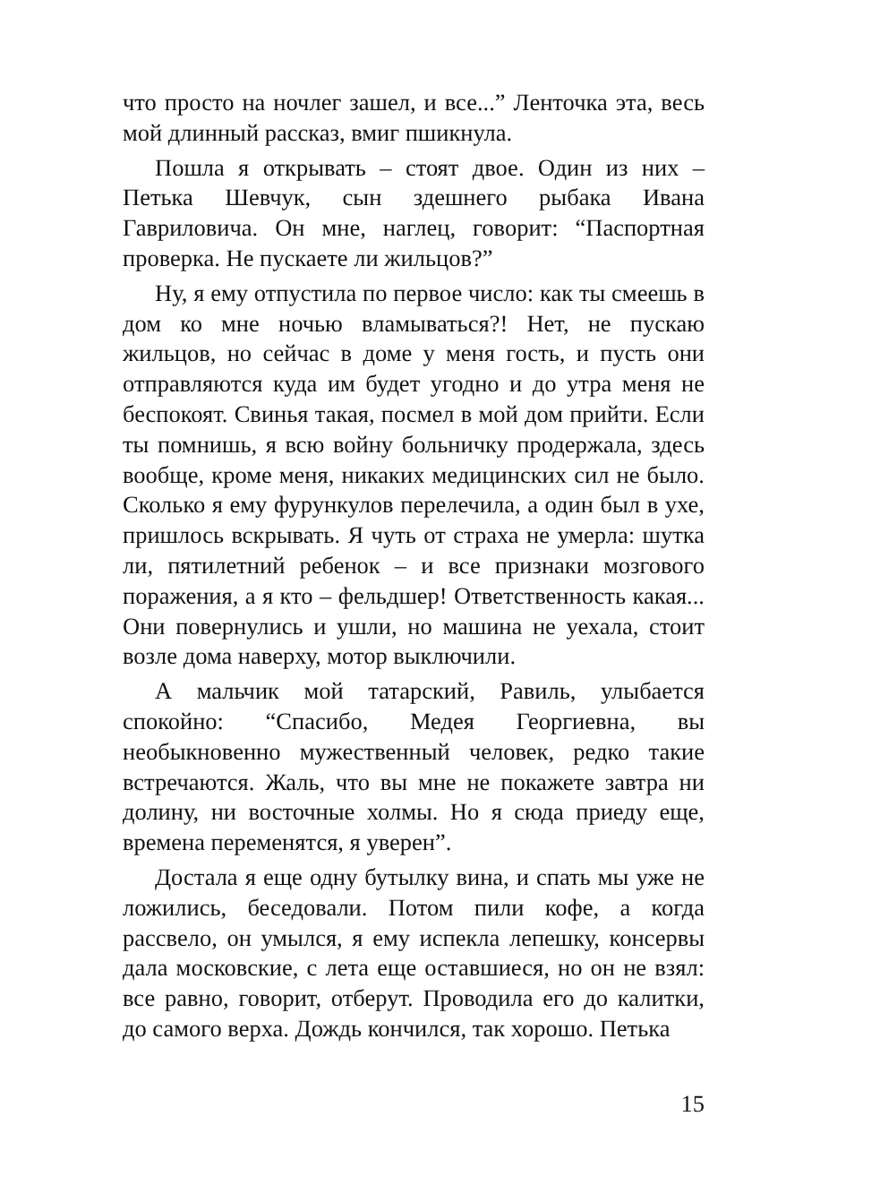что просто на ночлег зашел, и все...” Ленточка эта, весь мой длинный рассказ, вмиг пшикнула.
Пошла я открывать – стоят двое. Один из них – Петька Шевчук, сын здешнего рыбака Ивана Гавриловича. Он мне, наглец, говорит: “Паспортная проверка. Не пускаете ли жильцов?”
Ну, я ему отпустила по первое число: как ты смеешь в дом ко мне ночью вламываться?! Нет, не пускаю жильцов, но сейчас в доме у меня гость, и пусть они отправляются куда им будет угодно и до утра меня не беспокоят. Свинья такая, посмел в мой дом прийти. Если ты помнишь, я всю войну больничку продержала, здесь вообще, кроме меня, никаких медицинских сил не было. Сколько я ему фурункулов перелечила, а один был в ухе, пришлось вскрывать. Я чуть от страха не умерла: шутка ли, пятилетний ребенок – и все признаки мозгового поражения, а я кто – фельдшер! Ответственность какая... Они повернулись и ушли, но машина не уехала, стоит возле дома наверху, мотор выключили.
А мальчик мой татарский, Равиль, улыбается спокойно: “Спасибо, Медея Георгиевна, вы необыкновенно мужественный человек, редко такие встречаются. Жаль, что вы мне не покажете завтра ни долину, ни восточные холмы. Но я сюда приеду еще, времена переменятся, я уверен”.
Достала я еще одну бутылку вина, и спать мы уже не ложились, беседовали. Потом пили кофе, а когда рассвело, он умылся, я ему испекла лепешку, консервы дала московские, с лета еще оставшиеся, но он не взял: все равно, говорит, отберут. Проводила его до калитки, до самого верха. Дождь кончился, так хорошо. Петька
15